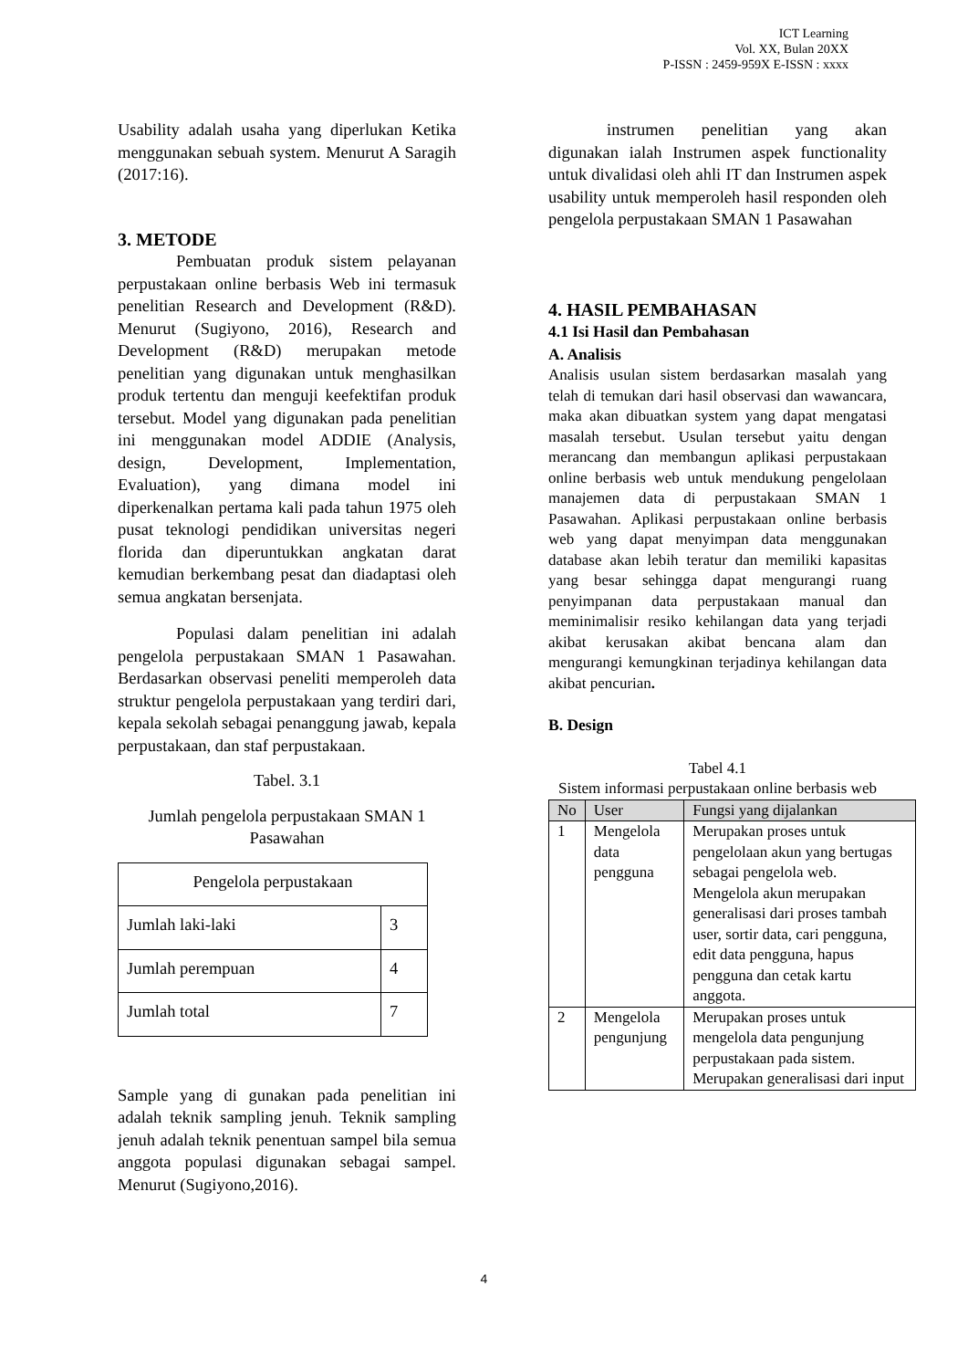ICT Learning
Vol. XX, Bulan 20XX
P-ISSN : 2459-959X E-ISSN : xxxx
Usability adalah usaha yang diperlukan Ketika menggunakan sebuah system. Menurut A Saragih (2017:16).
3. METODE
Pembuatan produk sistem pelayanan perpustakaan online berbasis Web ini termasuk penelitian Research and Development (R&D). Menurut (Sugiyono, 2016), Research and Development (R&D) merupakan metode penelitian yang digunakan untuk menghasilkan produk tertentu dan menguji keefektifan produk tersebut. Model yang digunakan pada penelitian ini menggunakan model ADDIE (Analysis, design, Development, Implementation, Evaluation), yang dimana model ini diperkenalkan pertama kali pada tahun 1975 oleh pusat teknologi pendidikan universitas negeri florida dan diperuntukkan angkatan darat kemudian berkembang pesat dan diadaptasi oleh semua angkatan bersenjata.
Populasi dalam penelitian ini adalah pengelola perpustakaan SMAN 1 Pasawahan. Berdasarkan observasi peneliti memperoleh data struktur pengelola perpustakaan yang terdiri dari, kepala sekolah sebagai penanggung jawab, kepala perpustakaan, dan staf perpustakaan.
Tabel. 3.1
Jumlah pengelola perpustakaan SMAN 1 Pasawahan
| Pengelola perpustakaan | |
| Jumlah laki-laki | 3 |
| Jumlah perempuan | 4 |
| Jumlah total | 7 |
Sample yang di gunakan pada penelitian ini adalah teknik sampling jenuh. Teknik sampling jenuh adalah teknik penentuan sampel bila semua anggota populasi digunakan sebagai sampel. Menurut (Sugiyono,2016).
instrumen penelitian yang akan digunakan ialah Instrumen aspek functionality untuk divalidasi oleh ahli IT dan Instrumen aspek usability untuk memperoleh hasil responden oleh pengelola perpustakaan SMAN 1 Pasawahan
4. HASIL PEMBAHASAN
4.1 Isi Hasil dan Pembahasan
A. Analisis
Analisis usulan sistem berdasarkan masalah yang telah di temukan dari hasil observasi dan wawancara, maka akan dibuatkan system yang dapat mengatasi masalah tersebut. Usulan tersebut yaitu dengan merancang dan membangun aplikasi perpustakaan online berbasis web untuk mendukung pengelolaan manajemen data di perpustakaan SMAN 1 Pasawahan. Aplikasi perpustakaan online berbasis web yang dapat menyimpan data menggunakan database akan lebih teratur dan memiliki kapasitas yang besar sehingga dapat mengurangi ruang penyimpanan data perpustakaan manual dan meminimalisir resiko kehilangan data yang terjadi akibat kerusakan akibat bencana alam dan mengurangi kemungkinan terjadinya kehilangan data akibat pencurian.
B. Design
Tabel 4.1
Sistem informasi perpustakaan online berbasis web
| No | User | Fungsi yang dijalankan |
| --- | --- | --- |
| 1 | Mengelola data pengguna | Merupakan proses untuk pengelolaan akun yang bertugas sebagai pengelola web. Mengelola akun merupakan generalisasi dari proses tambah user, sortir data, cari pengguna, edit data pengguna, hapus pengguna dan cetak kartu anggota. |
| 2 | Mengelola pengunjung | Merupakan proses untuk mengelola data pengunjung perpustakaan pada sistem. Merupakan generalisasi dari input |
4